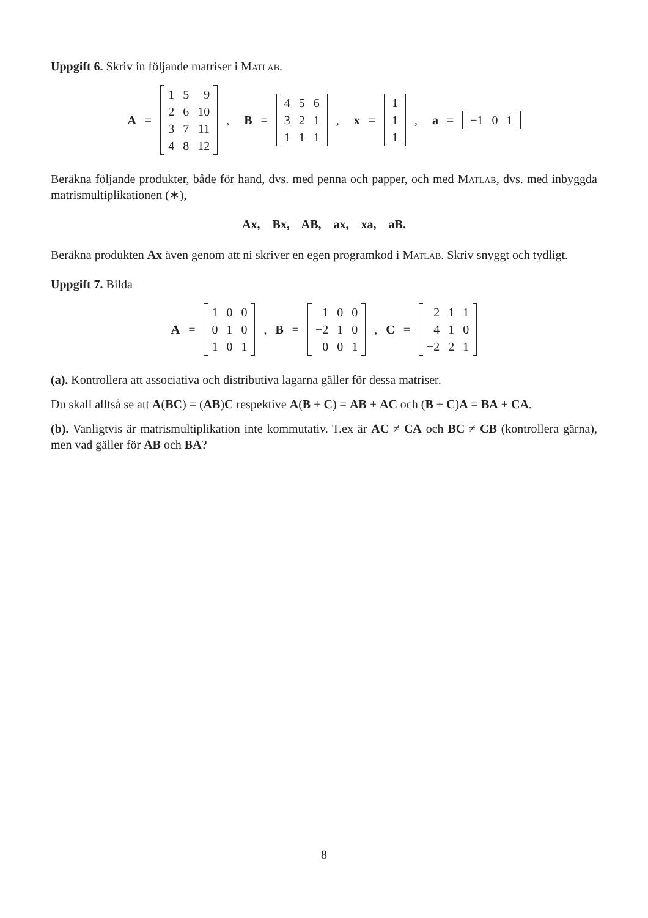Uppgift 6. Skriv in följande matriser i Matlab.
A =
| 1 | 5 | 9 |
| 2 | 6 | 10 |
| 3 | 7 | 11 |
| 4 | 8 | 12 |
, B =
| 4 | 5 | 6 |
| 3 | 2 | 1 |
| 1 | 1 | 1 |
, x =
| 1 |
| 1 |
| 1 |
, a =
| −1 | 0 | 1 |
Beräkna följande produkter, både för hand, dvs. med penna och papper, och med Matlab, dvs. med inbyggda matrismultiplikationen (∗),
Ax, Bx, AB, ax, xa, aB.
Beräkna produkten Ax även genom att ni skriver en egen programkod i Matlab. Skriv snyggt och tydligt.
Uppgift 7. Bilda
A =
| 1 | 0 | 0 |
| 0 | 1 | 0 |
| 1 | 0 | 1 |
, B =
| 1 | 0 | 0 |
| −2 | 1 | 0 |
| 0 | 0 | 1 |
, C =
| 2 | 1 | 1 |
| 4 | 1 | 0 |
| −2 | 2 | 1 |
(a). Kontrollera att associativa och distributiva lagarna gäller för dessa matriser.
Du skall alltså se att A(BC) = (AB)C respektive A(B + C) = AB + AC och (B + C)A = BA + CA.
(b). Vanligtvis är matrismultiplikation inte kommutativ. T.ex är AC ≠ CA och BC ≠ CB (kontrollera gärna), men vad gäller för AB och BA?
8